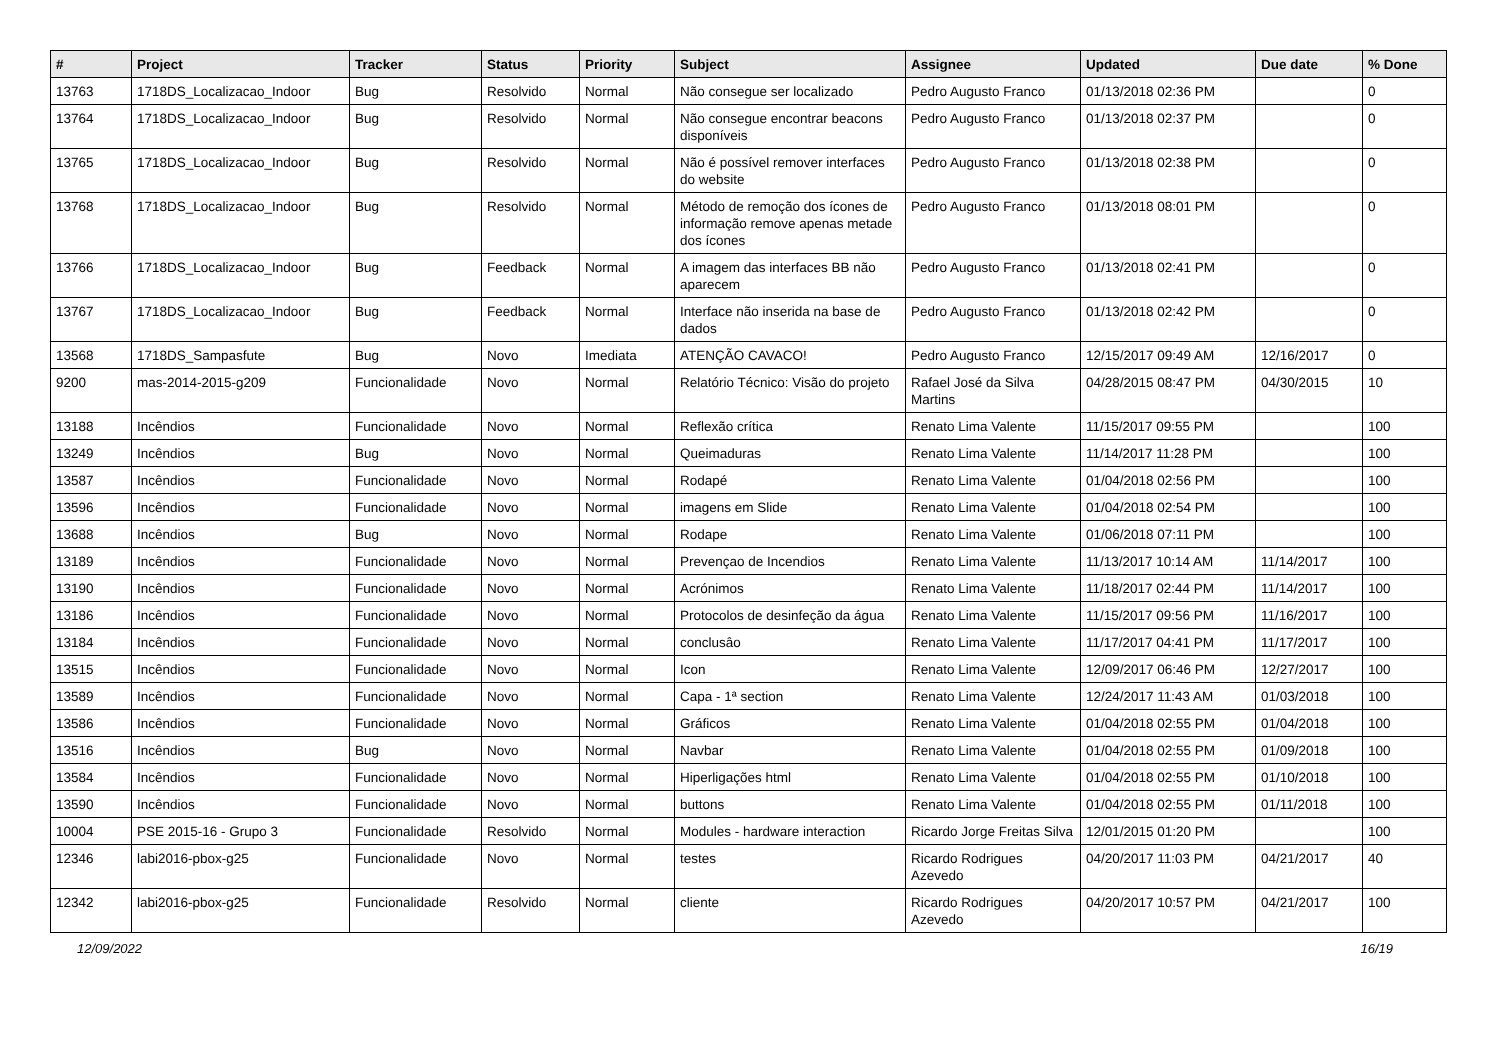| # | Project | Tracker | Status | Priority | Subject | Assignee | Updated | Due date | % Done |
| --- | --- | --- | --- | --- | --- | --- | --- | --- | --- |
| 13763 | 1718DS_Localizacao_Indoor | Bug | Resolvido | Normal | Não consegue ser localizado | Pedro Augusto Franco | 01/13/2018 02:36 PM | | 0 |
| 13764 | 1718DS_Localizacao_Indoor | Bug | Resolvido | Normal | Não consegue encontrar beacons disponíveis | Pedro Augusto Franco | 01/13/2018 02:37 PM | | 0 |
| 13765 | 1718DS_Localizacao_Indoor | Bug | Resolvido | Normal | Não é possível remover interfaces do website | Pedro Augusto Franco | 01/13/2018 02:38 PM | | 0 |
| 13768 | 1718DS_Localizacao_Indoor | Bug | Resolvido | Normal | Método de remoção dos ícones de informação remove apenas metade dos ícones | Pedro Augusto Franco | 01/13/2018 08:01 PM | | 0 |
| 13766 | 1718DS_Localizacao_Indoor | Bug | Feedback | Normal | A imagem das interfaces BB não aparecem | Pedro Augusto Franco | 01/13/2018 02:41 PM | | 0 |
| 13767 | 1718DS_Localizacao_Indoor | Bug | Feedback | Normal | Interface não inserida na base de dados | Pedro Augusto Franco | 01/13/2018 02:42 PM | | 0 |
| 13568 | 1718DS_Sampasfute | Bug | Novo | Imediata | ATENÇÃO CAVACO! | Pedro Augusto Franco | 12/15/2017 09:49 AM | 12/16/2017 | 0 |
| 9200 | mas-2014-2015-g209 | Funcionalidade | Novo | Normal | Relatório Técnico: Visão do projeto | Rafael José da Silva Martins | 04/28/2015 08:47 PM | 04/30/2015 | 10 |
| 13188 | Incêndios | Funcionalidade | Novo | Normal | Reflexão crítica | Renato Lima Valente | 11/15/2017 09:55 PM | | 100 |
| 13249 | Incêndios | Bug | Novo | Normal | Queimaduras | Renato Lima Valente | 11/14/2017 11:28 PM | | 100 |
| 13587 | Incêndios | Funcionalidade | Novo | Normal | Rodapé | Renato Lima Valente | 01/04/2018 02:56 PM | | 100 |
| 13596 | Incêndios | Funcionalidade | Novo | Normal | imagens em Slide | Renato Lima Valente | 01/04/2018 02:54 PM | | 100 |
| 13688 | Incêndios | Bug | Novo | Normal | Rodape | Renato Lima Valente | 01/06/2018 07:11 PM | | 100 |
| 13189 | Incêndios | Funcionalidade | Novo | Normal | Prevençao de Incendios | Renato Lima Valente | 11/13/2017 10:14 AM | 11/14/2017 | 100 |
| 13190 | Incêndios | Funcionalidade | Novo | Normal | Acrónimos | Renato Lima Valente | 11/18/2017 02:44 PM | 11/14/2017 | 100 |
| 13186 | Incêndios | Funcionalidade | Novo | Normal | Protocolos de desinfeção da água | Renato Lima Valente | 11/15/2017 09:56 PM | 11/16/2017 | 100 |
| 13184 | Incêndios | Funcionalidade | Novo | Normal | conclusâo | Renato Lima Valente | 11/17/2017 04:41 PM | 11/17/2017 | 100 |
| 13515 | Incêndios | Funcionalidade | Novo | Normal | Icon | Renato Lima Valente | 12/09/2017 06:46 PM | 12/27/2017 | 100 |
| 13589 | Incêndios | Funcionalidade | Novo | Normal | Capa - 1ª section | Renato Lima Valente | 12/24/2017 11:43 AM | 01/03/2018 | 100 |
| 13586 | Incêndios | Funcionalidade | Novo | Normal | Gráficos | Renato Lima Valente | 01/04/2018 02:55 PM | 01/04/2018 | 100 |
| 13516 | Incêndios | Bug | Novo | Normal | Navbar | Renato Lima Valente | 01/04/2018 02:55 PM | 01/09/2018 | 100 |
| 13584 | Incêndios | Funcionalidade | Novo | Normal | Hiperligações html | Renato Lima Valente | 01/04/2018 02:55 PM | 01/10/2018 | 100 |
| 13590 | Incêndios | Funcionalidade | Novo | Normal | buttons | Renato Lima Valente | 01/04/2018 02:55 PM | 01/11/2018 | 100 |
| 10004 | PSE 2015-16 - Grupo 3 | Funcionalidade | Resolvido | Normal | Modules - hardware interaction | Ricardo Jorge Freitas Silva | 12/01/2015 01:20 PM | | 100 |
| 12346 | labi2016-pbox-g25 | Funcionalidade | Novo | Normal | testes | Ricardo Rodrigues Azevedo | 04/20/2017 11:03 PM | 04/21/2017 | 40 |
| 12342 | labi2016-pbox-g25 | Funcionalidade | Resolvido | Normal | cliente | Ricardo Rodrigues Azevedo | 04/20/2017 10:57 PM | 04/21/2017 | 100 |
12/09/2022 16/19